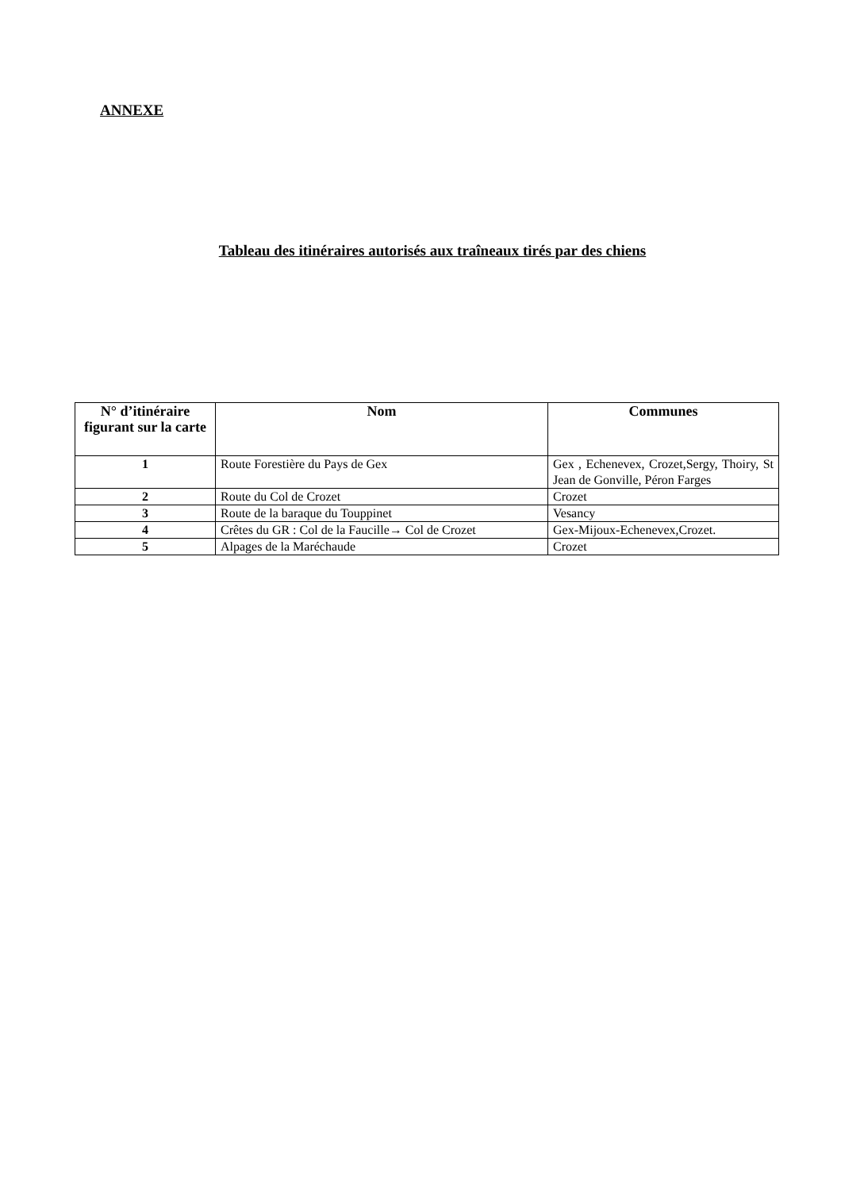ANNEXE
Tableau des itinéraires autorisés aux traîneaux tirés par des chiens
| N° d’itinéraire figurant sur la carte | Nom | Communes |
| --- | --- | --- |
| 1 | Route Forestière du Pays de Gex | Gex , Echenevex, Crozet,Sergy, Thoiry, St Jean de Gonville, Péron Farges |
| 2 | Route du Col de Crozet | Crozet |
| 3 | Route de la baraque du Touppinet | Vesancy |
| 4 | Crêtes du GR : Col de la Faucille→ Col de Crozet | Gex-Mijoux-Echenevex,Crozet. |
| 5 | Alpages de la Maréchaude | Crozet |